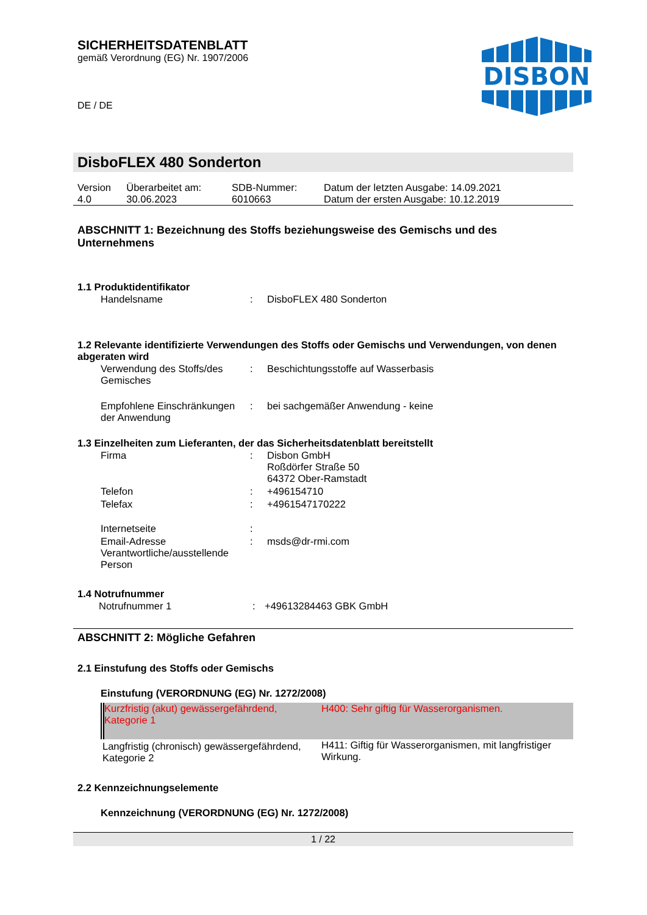SICHERHEITSDATENBLATT
gemäß Verordnung (EG) Nr. 1907/2006
DE / DE
DISBON
DisboFLEX 480 Sonderton
| Version 4.0 | Überarbeitet am: 30.06.2023 | SDB-Nummer: 6010663 | Datum der letzten Ausgabe: 14.09.2021 Datum der ersten Ausgabe: 10.12.2019 |
ABSCHNITT 1: Bezeichnung des Stoffs beziehungsweise des Gemischs und des Unternehmens
1.1 Produktidentifikator
| Handelsname | : | DisboFLEX 480 Sonderton |
1.2 Relevante identifizierte Verwendungen des Stoffs oder Gemischs und Verwendungen, von denen abgeraten wird
| Verwendung des Stoffs/des Gemisches | : | Beschichtungsstoffe auf Wasserbasis |
| Empfohlene Einschränkungen der Anwendung | : | bei sachgemäßer Anwendung - keine |
1.3 Einzelheiten zum Lieferanten, der das Sicherheitsdatenblatt bereitstellt
| Firma | : | Disbon GmbH Roßdörfer Straße 50 64372 Ober-Ramstadt |
| Telefon | : | +496154710 |
| Telefax | : | +4961547170222 |
| Internetseite | : | |
| Email-Adresse Verantwortliche/ausstellende Person | : | msds@dr-rmi.com |
1.4 Notrufnummer
| Notrufnummer 1 | : | +49613284463 GBK GmbH |
ABSCHNITT 2: Mögliche Gefahren
2.1 Einstufung des Stoffs oder Gemischs
Einstufung (VERORDNUNG (EG) Nr. 1272/2008)
| Kurzfristig (akut) gewässergefährdend, Kategorie 1 | H400: Sehr giftig für Wasserorganismen. |
| Langfristig (chronisch) gewässergefährdend, Kategorie 2 | H411: Giftig für Wasserorganismen, mit langfristiger Wirkung. |
2.2 Kennzeichnungselemente
Kennzeichnung (VERORDNUNG (EG) Nr. 1272/2008)
1 / 22